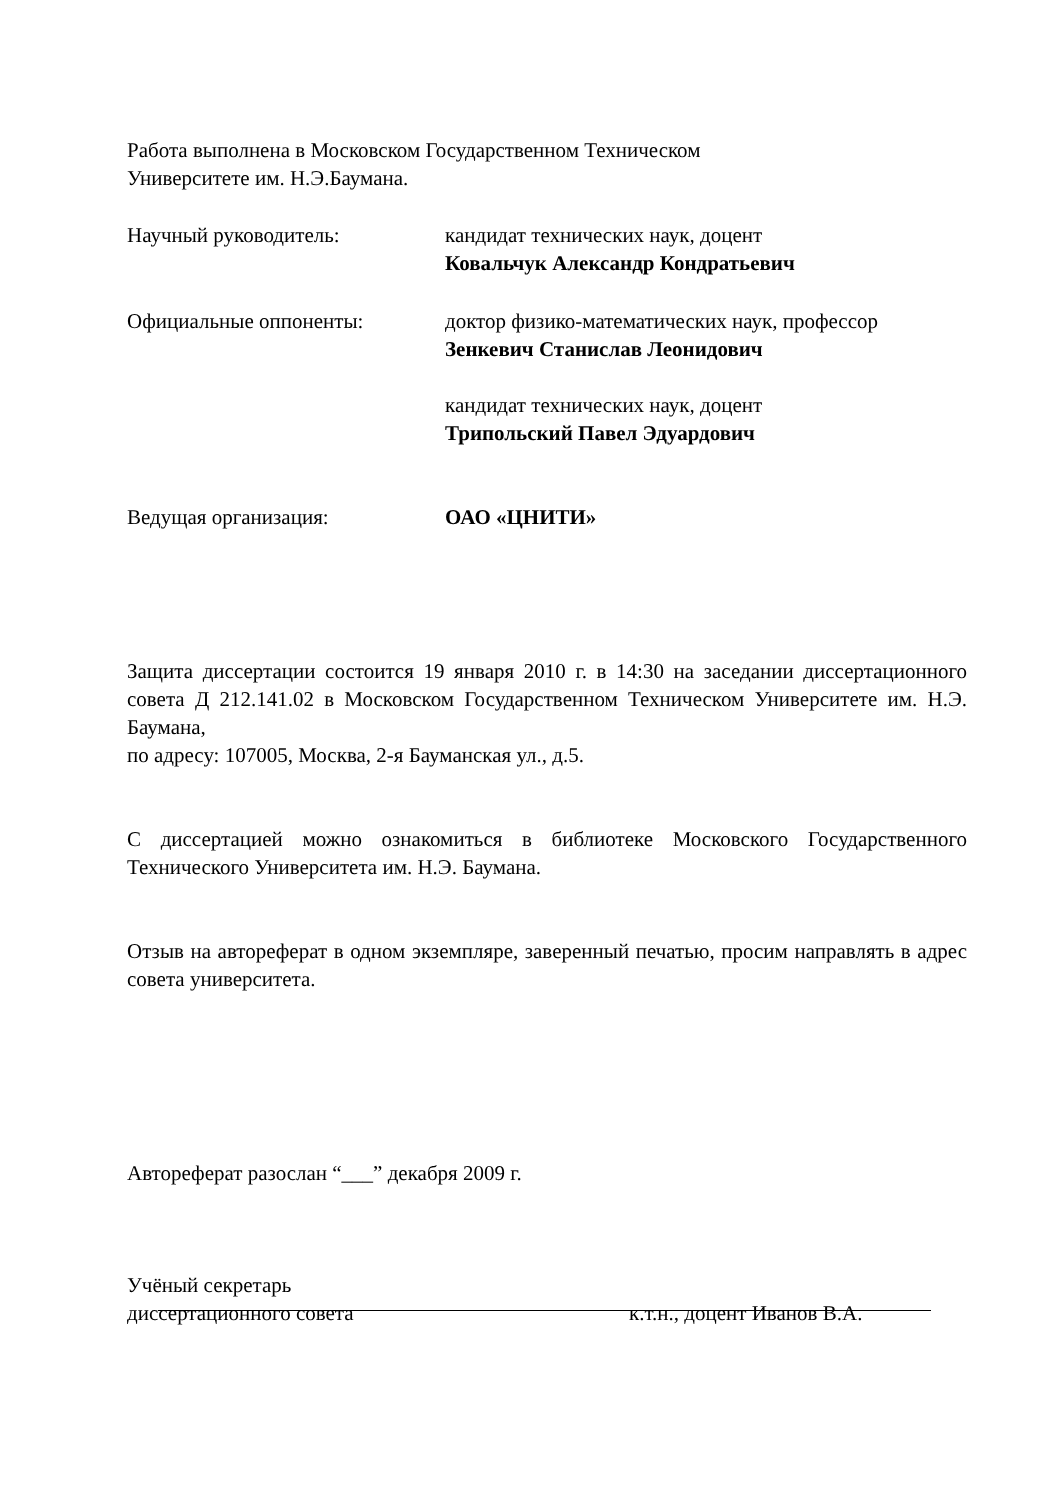Работа выполнена в Московском Государственном Техническом
Университете им. Н.Э.Баумана.
Научный руководитель: кандидат технических наук, доцент
Ковальчук Александр Кондратьевич
Официальные оппоненты: доктор физико-математических наук, профессор
Зенкевич Станислав Леонидович
кандидат технических наук, доцент
Трипольский Павел Эдуардович
Ведущая организация: ОАО «ЦНИТИ»
Защита диссертации состоится 19 января 2010 г. в 14:30 на заседании диссертационного совета Д 212.141.02 в Московском Государственном Техническом Университете им. Н.Э. Баумана,
по адресу: 107005, Москва, 2-я Бауманская ул., д.5.
С диссертацией можно ознакомиться в библиотеке Московского Государственного Технического Университета им. Н.Э. Баумана.
Отзыв на автореферат в одном экземпляре, заверенный печатью, просим направлять в адрес совета университета.
Автореферат разослан “___” декабря 2009 г.
Учёный секретарь
диссертационного совета к.т.н., доцент Иванов В.А.